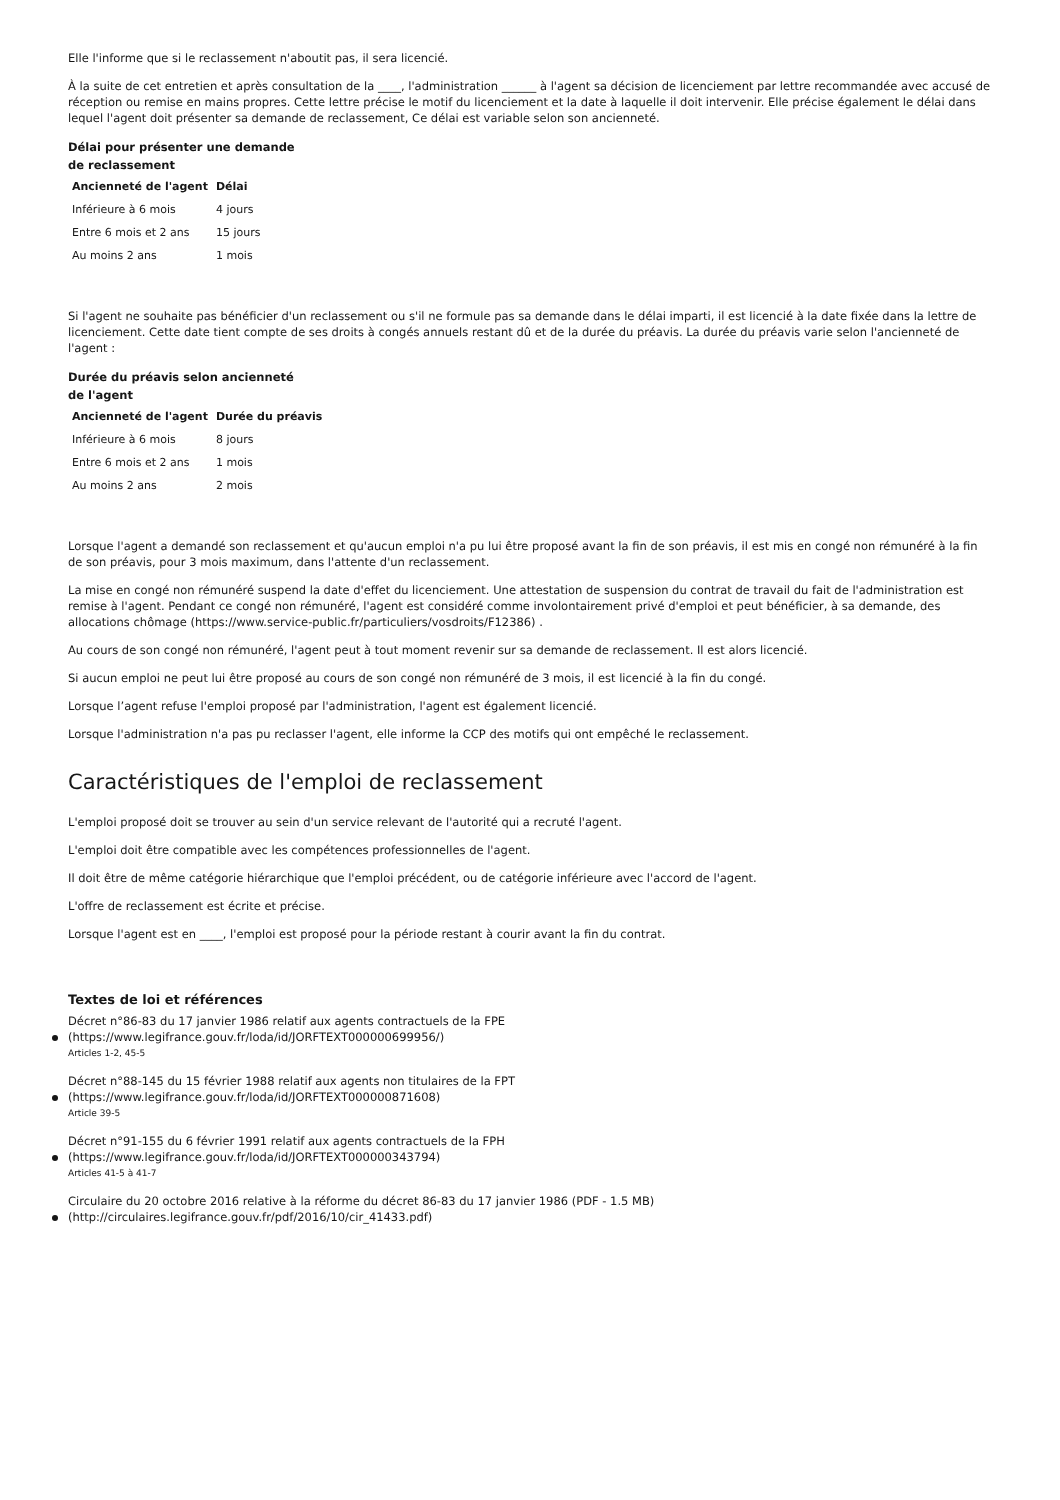Elle l'informe que si le reclassement n'aboutit pas, il sera licencié.
À la suite de cet entretien et après consultation de la ____, l'administration ______ à l'agent sa décision de licenciement par lettre recommandée avec accusé de réception ou remise en mains propres. Cette lettre précise le motif du licenciement et la date à laquelle il doit intervenir. Elle précise également le délai dans lequel l'agent doit présenter sa demande de reclassement, Ce délai est variable selon son ancienneté.
Délai pour présenter une demande de reclassement
| Ancienneté de l'agent | Délai |
| --- | --- |
| Inférieure à 6 mois | 4 jours |
| Entre 6 mois et 2 ans | 15 jours |
| Au moins 2 ans | 1 mois |
Si l'agent ne souhaite pas bénéficier d'un reclassement ou s'il ne formule pas sa demande dans le délai imparti, il est licencié à la date fixée dans la lettre de licenciement. Cette date tient compte de ses droits à congés annuels restant dû et de la durée du préavis. La durée du préavis varie selon l'ancienneté de l'agent :
Durée du préavis selon ancienneté de l'agent
| Ancienneté de l'agent | Durée du préavis |
| --- | --- |
| Inférieure à 6 mois | 8 jours |
| Entre 6 mois et 2 ans | 1 mois |
| Au moins 2 ans | 2 mois |
Lorsque l'agent a demandé son reclassement et qu'aucun emploi n'a pu lui être proposé avant la fin de son préavis, il est mis en congé non rémunéré à la fin de son préavis, pour 3 mois maximum, dans l'attente d'un reclassement.
La mise en congé non rémunéré suspend la date d'effet du licenciement. Une attestation de suspension du contrat de travail du fait de l'administration est remise à l'agent. Pendant ce congé non rémunéré, l'agent est considéré comme involontairement privé d'emploi et peut bénéficier, à sa demande, des allocations chômage (https://www.service-public.fr/particuliers/vosdroits/F12386) .
Au cours de son congé non rémunéré, l'agent peut à tout moment revenir sur sa demande de reclassement. Il est alors licencié.
Si aucun emploi ne peut lui être proposé au cours de son congé non rémunéré de 3 mois, il est licencié à la fin du congé.
Lorsque l’agent refuse l'emploi proposé par l'administration, l'agent est également licencié.
Lorsque l'administration n'a pas pu reclasser l'agent, elle informe la CCP des motifs qui ont empêché le reclassement.
Caractéristiques de l'emploi de reclassement
L'emploi proposé doit se trouver au sein d'un service relevant de l'autorité qui a recruté l'agent.
L'emploi doit être compatible avec les compétences professionnelles de l'agent.
Il doit être de même catégorie hiérarchique que l'emploi précédent, ou de catégorie inférieure avec l'accord de l'agent.
L'offre de reclassement est écrite et précise.
Lorsque l'agent est en ____, l'emploi est proposé pour la période restant à courir avant la fin du contrat.
Textes de loi et références
Décret n°86-83 du 17 janvier 1986 relatif aux agents contractuels de la FPE
(https://www.legifrance.gouv.fr/loda/id/JORFTEXT000000699956/)
Articles 1-2, 45-5
Décret n°88-145 du 15 février 1988 relatif aux agents non titulaires de la FPT
(https://www.legifrance.gouv.fr/loda/id/JORFTEXT000000871608)
Article 39-5
Décret n°91-155 du 6 février 1991 relatif aux agents contractuels de la FPH
(https://www.legifrance.gouv.fr/loda/id/JORFTEXT000000343794)
Articles 41-5 à 41-7
Circulaire du 20 octobre 2016 relative à la réforme du décret 86-83 du 17 janvier 1986 (PDF - 1.5 MB)
(http://circulaires.legifrance.gouv.fr/pdf/2016/10/cir_41433.pdf)